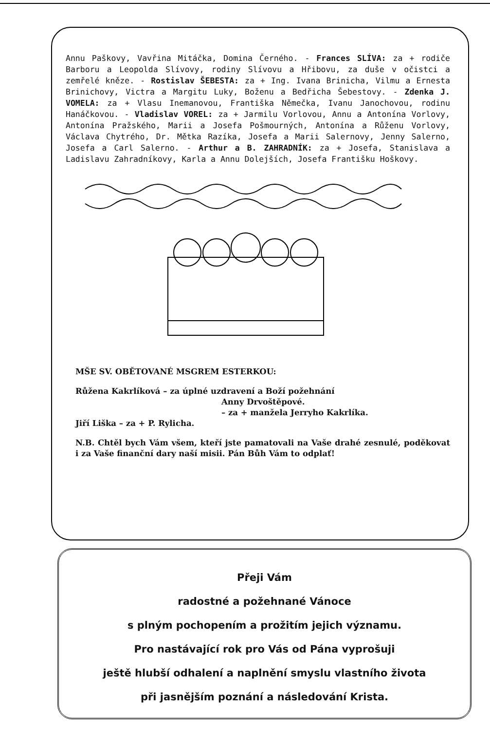Annu Paškovy, Vavřina Mitáčka, Domina Černého. - Frances SLÍVA: za + rodiče Barboru a Leopolda Slívovy, rodiny Slívovu a Hřibovu, za duše v očistci a zemřelé kněze. - Rostislav ŠEBESTA: za + Ing. Ivana Brinicha, Vilmu a Ernesta Brinichovy, Victra a Margitu Luky, Boženu a Bedřicha Šebestovy. - Zdenka J. VOMELA: za + Vlasu Inemanovou, Františka Němečka, Ivanu Janochovou, rodinu Hanáčkovou. - Vladislav VOREL: za + Jarmilu Vorlovou, Annu a Antonína Vorlovy, Antonína Pražského, Marii a Josefa Pošmourných, Antonína a Růženu Vorlovy, Václava Chytrého, Dr. Mětka Razíka, Josefa a Marii Salernovy, Jenny Salerno, Josefa a Carl Salerno. - Arthur a B. ZAHRADNÍK: za + Josefa, Stanislava a Ladislavu Zahradníkovy, Karla a Annu Dolejších, Josefa Františku Hoškovy.
MŠE SV. OBĚTOVANÉ MSGREM ESTERKOU:
Růžena Kakrlíková – za úplné uzdravení a Boží požehnání
Anny Drvoštěpové.
– za + manžela Jerryho Kakrlíka.
Jiří Liška – za + P. Rylicha.
N.B. Chtěl bych Vám všem, kteří jste pamatovali na Vaše drahé zesnulé, poděkovat i za Vaše finanční dary naší misii. Pán Bůh Vám to odplať!
Přeji Vám
radostné a požehnané Vánoce
s plným pochopením a prožitím jejich významu.
Pro nastávající rok pro Vás od Pána vyprošuji
ještě hlubší odhalení a naplnění smyslu vlastního života
při jasnějším poznání a následování Krista.